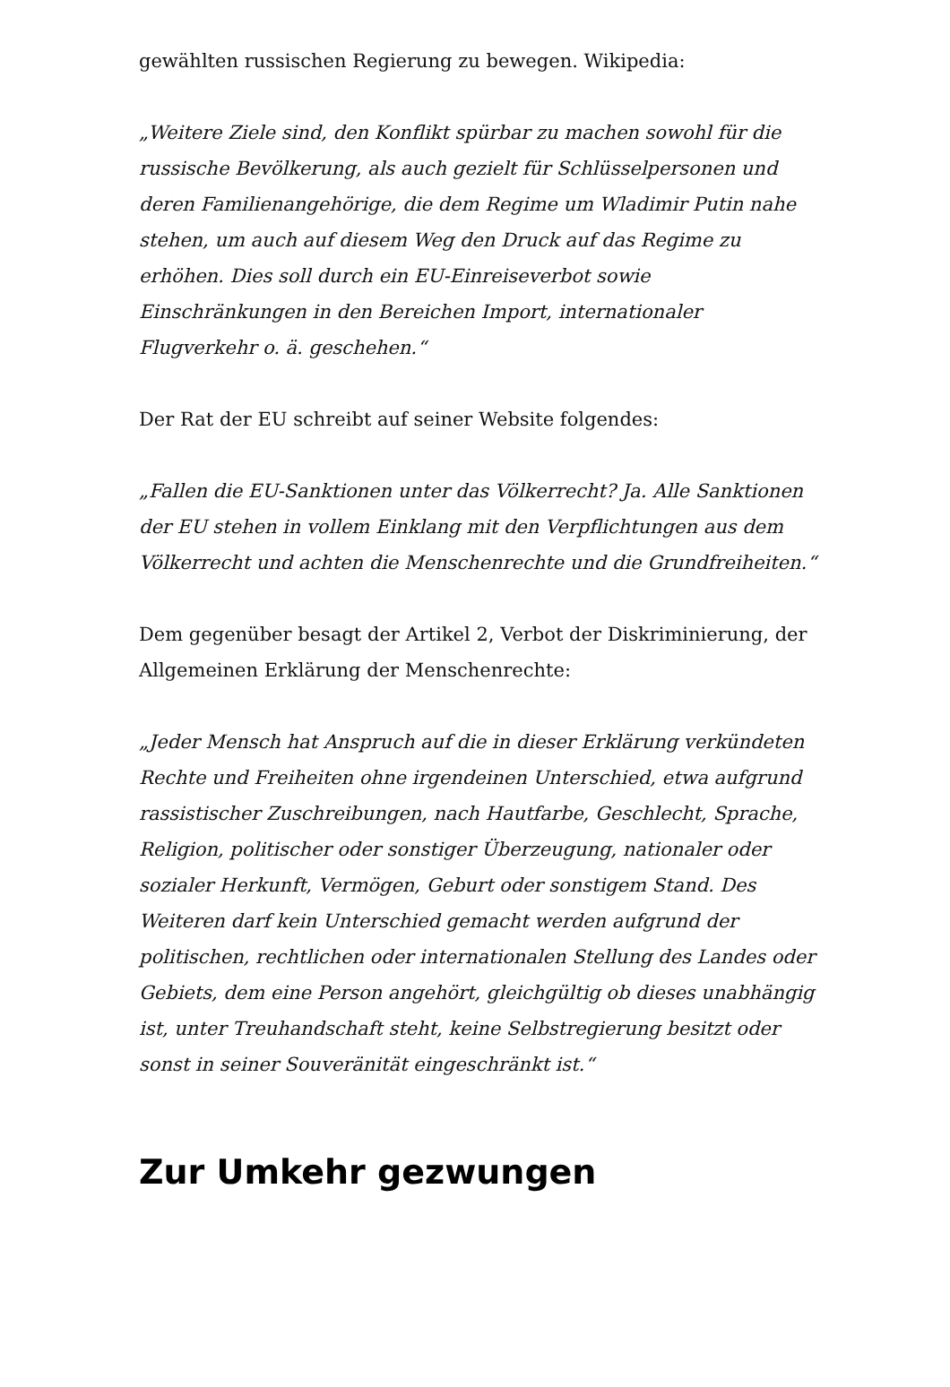gewählten russischen Regierung zu bewegen. Wikipedia:
„Weitere Ziele sind, den Konflikt spürbar zu machen sowohl für die russische Bevölkerung, als auch gezielt für Schlüsselpersonen und deren Familienangehörige, die dem Regime um Wladimir Putin nahe stehen, um auch auf diesem Weg den Druck auf das Regime zu erhöhen. Dies soll durch ein EU-Einreiseverbot sowie Einschränkungen in den Bereichen Import, internationaler Flugverkehr o. ä. geschehen.“
Der Rat der EU schreibt auf seiner Website folgendes:
„Fallen die EU-Sanktionen unter das Völkerrecht? Ja. Alle Sanktionen der EU stehen in vollem Einklang mit den Verpflichtungen aus dem Völkerrecht und achten die Menschenrechte und die Grundfreiheiten.“
Dem gegenüber besagt der Artikel 2, Verbot der Diskriminierung, der Allgemeinen Erklärung der Menschenrechte:
„Jeder Mensch hat Anspruch auf die in dieser Erklärung verkündeten Rechte und Freiheiten ohne irgendeinen Unterschied, etwa aufgrund rassistischer Zuschreibungen, nach Hautfarbe, Geschlecht, Sprache, Religion, politischer oder sonstiger Überzeugung, nationaler oder sozialer Herkunft, Vermögen, Geburt oder sonstigem Stand. Des Weiteren darf kein Unterschied gemacht werden aufgrund der politischen, rechtlichen oder internationalen Stellung des Landes oder Gebiets, dem eine Person angehört, gleichgültig ob dieses unabhängig ist, unter Treuhandschaft steht, keine Selbstregierung besitzt oder sonst in seiner Souveränität eingeschränkt ist.“
Zur Umkehr gezwungen